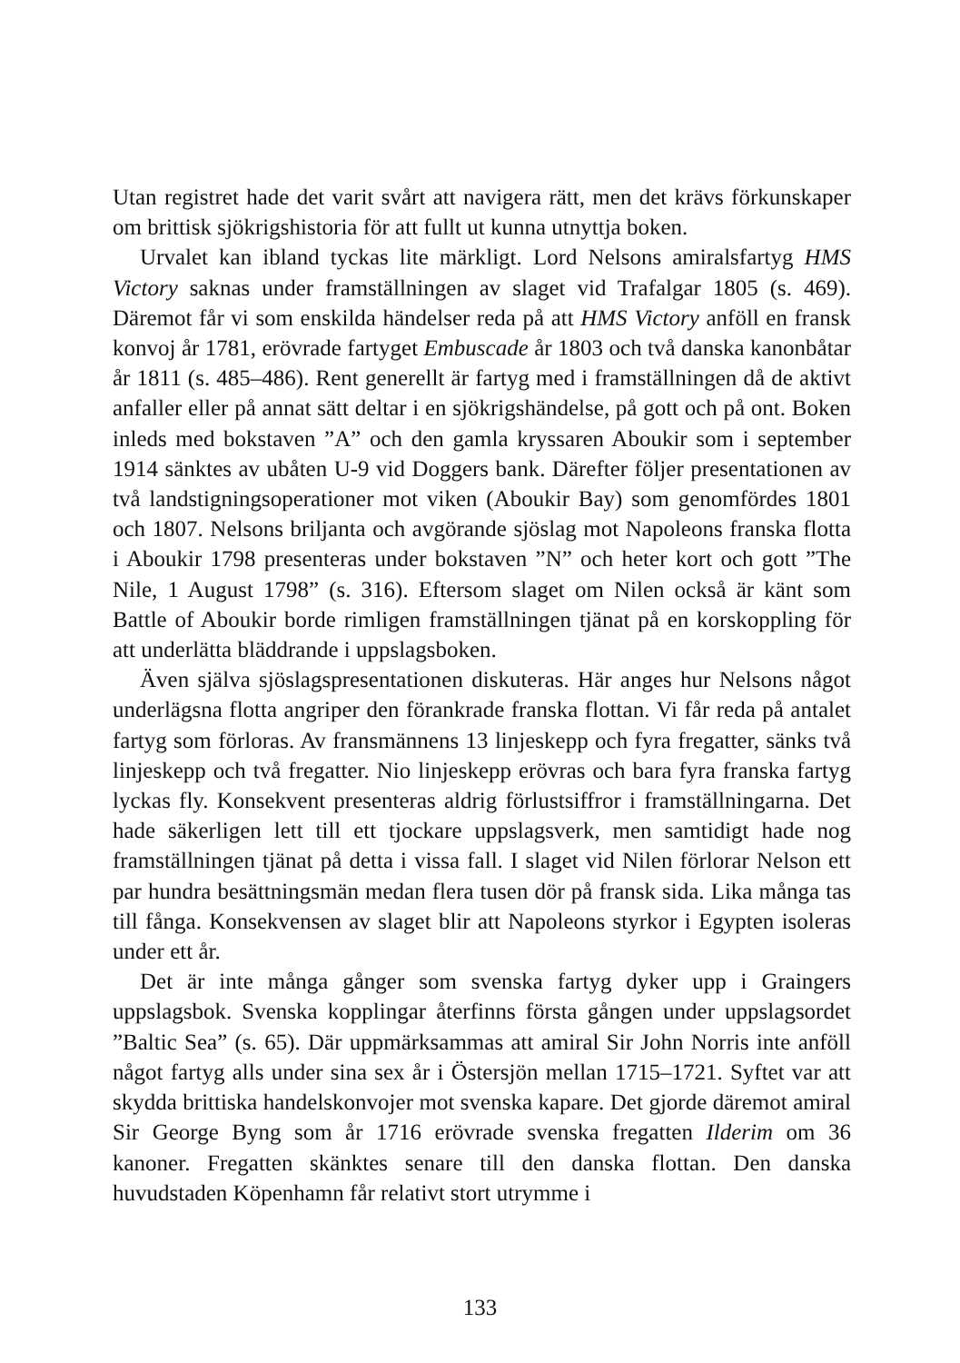Utan registret hade det varit svårt att navigera rätt, men det krävs förkunskaper om brittisk sjökrigshistoria för att fullt ut kunna utnyttja boken.
Urvalet kan ibland tyckas lite märkligt. Lord Nelsons amiralsfartyg HMS Victory saknas under framställningen av slaget vid Trafalgar 1805 (s. 469). Däremot får vi som enskilda händelser reda på att HMS Victory anföll en fransk konvoj år 1781, erövrade fartyget Embuscade år 1803 och två danska kanonbåtar år 1811 (s. 485–486). Rent generellt är fartyg med i framställningen då de aktivt anfaller eller på annat sätt deltar i en sjökrigshändelse, på gott och på ont. Boken inleds med bokstaven ”A” och den gamla kryssaren Aboukir som i september 1914 sänktes av ubåten U-9 vid Doggers bank. Därefter följer presentationen av två landstigningsoperationer mot viken (Aboukir Bay) som genomfördes 1801 och 1807. Nelsons briljanta och avgörande sjöslag mot Napoleons franska flotta i Aboukir 1798 presenteras under bokstaven ”N” och heter kort och gott ”The Nile, 1 August 1798” (s. 316). Eftersom slaget om Nilen också är känt som Battle of Aboukir borde rimligen framställningen tjänat på en korskoppling för att underlätta bläddrande i uppslagsboken.
Även själva sjöslagspresentationen diskuteras. Här anges hur Nelsons något underlägsna flotta angriper den förankrade franska flottan. Vi får reda på antalet fartyg som förloras. Av fransmännens 13 linjeskepp och fyra fregatter, sänks två linjeskepp och två fregatter. Nio linjeskepp erövras och bara fyra franska fartyg lyckas fly. Konsekvent presenteras aldrig förlustsiffror i framställningarna. Det hade säkerligen lett till ett tjockare uppslagsverk, men samtidigt hade nog framställningen tjänat på detta i vissa fall. I slaget vid Nilen förlorar Nelson ett par hundra besättningsmän medan flera tusen dör på fransk sida. Lika många tas till fånga. Konsekvensen av slaget blir att Napoleons styrkor i Egypten isoleras under ett år.
Det är inte många gånger som svenska fartyg dyker upp i Graingers uppslagsbok. Svenska kopplingar återfinns första gången under uppslagsordet ”Baltic Sea” (s. 65). Där uppmärksammas att amiral Sir John Norris inte anföll något fartyg alls under sina sex år i Östersjön mellan 1715–1721. Syftet var att skydda brittiska handelskonvojer mot svenska kapare. Det gjorde däremot amiral Sir George Byng som år 1716 erövrade svenska fregatten Ilderim om 36 kanoner. Fregatten skänktes senare till den danska flottan. Den danska huvudstaden Köpenhamn får relativt stort utrymme i
133